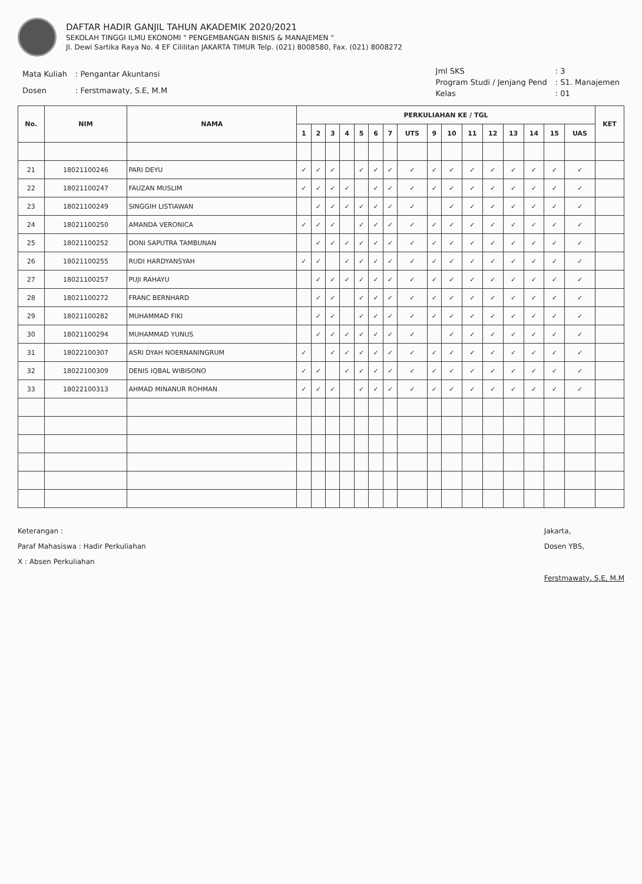DAFTAR HADIR GANJIL TAHUN AKADEMIK 2020/2021
SEKOLAH TINGGI ILMU EKONOMI " PENGEMBANGAN BISNIS & MANAJEMEN "
Jl. Dewi Sartika Raya No. 4 EF Cililitan JAKARTA TIMUR Telp. (021) 8008580, Fax. (021) 8008272
| Mata Kuliah | : Pengantar Akuntansi |
| Dosen | : Ferstmawaty, S.E, M.M |
| Jml SKS | : 3 |
| Program Studi / Jenjang Pend | : S1. Manajemen |
| Kelas | : 01 |
| No. | NIM | NAMA | PERKULIAHAN KE / TGL | | | | | | | | | | | | | | | | KET |
| --- | --- | --- | --- | --- | --- | --- | --- | --- | --- | --- | --- | --- | --- | --- | --- | --- | --- | --- | --- |
| | | | 1 | 2 | 3 | 4 | 5 | 6 | 7 | UTS | 9 | 10 | 11 | 12 | 13 | 14 | 15 | UAS | |
| 21 | 18021100246 | PARI DEYU | ✓ | ✓ | ✓ | | ✓ | ✓ | ✓ | ✓ | ✓ | ✓ | ✓ | ✓ | ✓ | ✓ | ✓ | ✓ | |
| 22 | 18021100247 | FAUZAN MUSLIM | ✓ | ✓ | ✓ | ✓ | | ✓ | ✓ | ✓ | ✓ | ✓ | ✓ | ✓ | ✓ | ✓ | ✓ | ✓ | |
| 23 | 18021100249 | SINGGIH LISTIAWAN | | ✓ | ✓ | ✓ | ✓ | ✓ | ✓ | ✓ | | ✓ | ✓ | ✓ | ✓ | ✓ | ✓ | ✓ | |
| 24 | 18021100250 | AMANDA VERONICA | ✓ | ✓ | ✓ | | ✓ | ✓ | ✓ | ✓ | ✓ | ✓ | ✓ | ✓ | ✓ | ✓ | ✓ | ✓ | |
| 25 | 18021100252 | DONI SAPUTRA TAMBUNAN | | ✓ | ✓ | ✓ | ✓ | ✓ | ✓ | ✓ | ✓ | ✓ | ✓ | ✓ | ✓ | ✓ | ✓ | ✓ | |
| 26 | 18021100255 | RUDI HARDYANSYAH | ✓ | ✓ | | ✓ | ✓ | ✓ | ✓ | ✓ | ✓ | ✓ | ✓ | ✓ | ✓ | ✓ | ✓ | ✓ | |
| 27 | 18021100257 | PUJI RAHAYU | | ✓ | ✓ | ✓ | ✓ | ✓ | ✓ | ✓ | ✓ | ✓ | ✓ | ✓ | ✓ | ✓ | ✓ | ✓ | |
| 28 | 18021100272 | FRANC BERNHARD | | ✓ | ✓ | | ✓ | ✓ | ✓ | ✓ | ✓ | ✓ | ✓ | ✓ | ✓ | ✓ | ✓ | ✓ | |
| 29 | 18021100282 | MUHAMMAD FIKI | | ✓ | ✓ | | ✓ | ✓ | ✓ | ✓ | ✓ | ✓ | ✓ | ✓ | ✓ | ✓ | ✓ | ✓ | |
| 30 | 18021100294 | MUHAMMAD YUNUS | | ✓ | ✓ | ✓ | ✓ | ✓ | ✓ | ✓ | | ✓ | ✓ | ✓ | ✓ | ✓ | ✓ | ✓ | |
| 31 | 18022100307 | ASRI DYAH NOERNANINGRUM | ✓ | | ✓ | ✓ | ✓ | ✓ | ✓ | ✓ | ✓ | ✓ | ✓ | ✓ | ✓ | ✓ | ✓ | ✓ | |
| 32 | 18022100309 | DENIS IQBAL WIBISONO | ✓ | ✓ | | ✓ | ✓ | ✓ | ✓ | ✓ | ✓ | ✓ | ✓ | ✓ | ✓ | ✓ | ✓ | ✓ | |
| 33 | 18022100313 | AHMAD MINANUR ROHMAN | ✓ | ✓ | ✓ | | ✓ | ✓ | ✓ | ✓ | ✓ | ✓ | ✓ | ✓ | ✓ | ✓ | ✓ | ✓ | |
Keterangan :
Paraf Mahasiswa : Hadir Perkuliahan
X : Absen Perkuliahan
Jakarta,
Dosen YBS,
Ferstmawaty, S.E, M.M